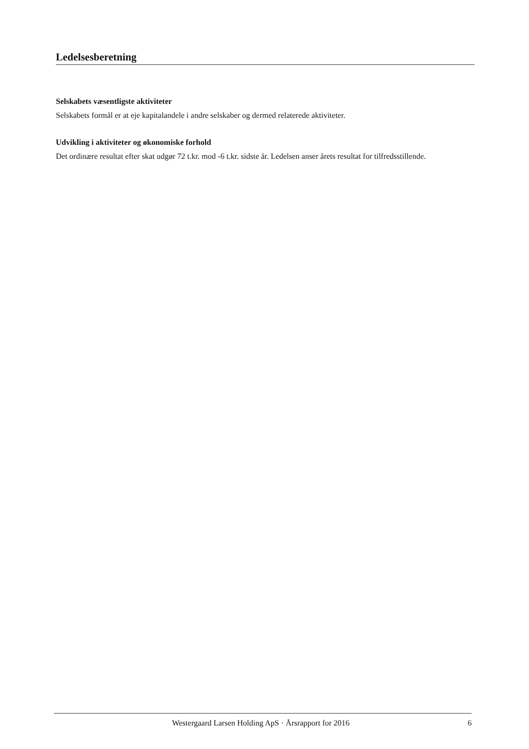Ledelsesberetning
Selskabets væsentligste aktiviteter
Selskabets formål er at eje kapitalandele i andre selskaber og dermed relaterede aktiviteter.
Udvikling i aktiviteter og økonomiske forhold
Det ordinære resultat efter skat udgør 72 t.kr. mod -6 t.kr. sidste år. Ledelsen anser årets resultat for tilfredsstillende.
Westergaard Larsen Holding ApS · Årsrapport for 2016 6